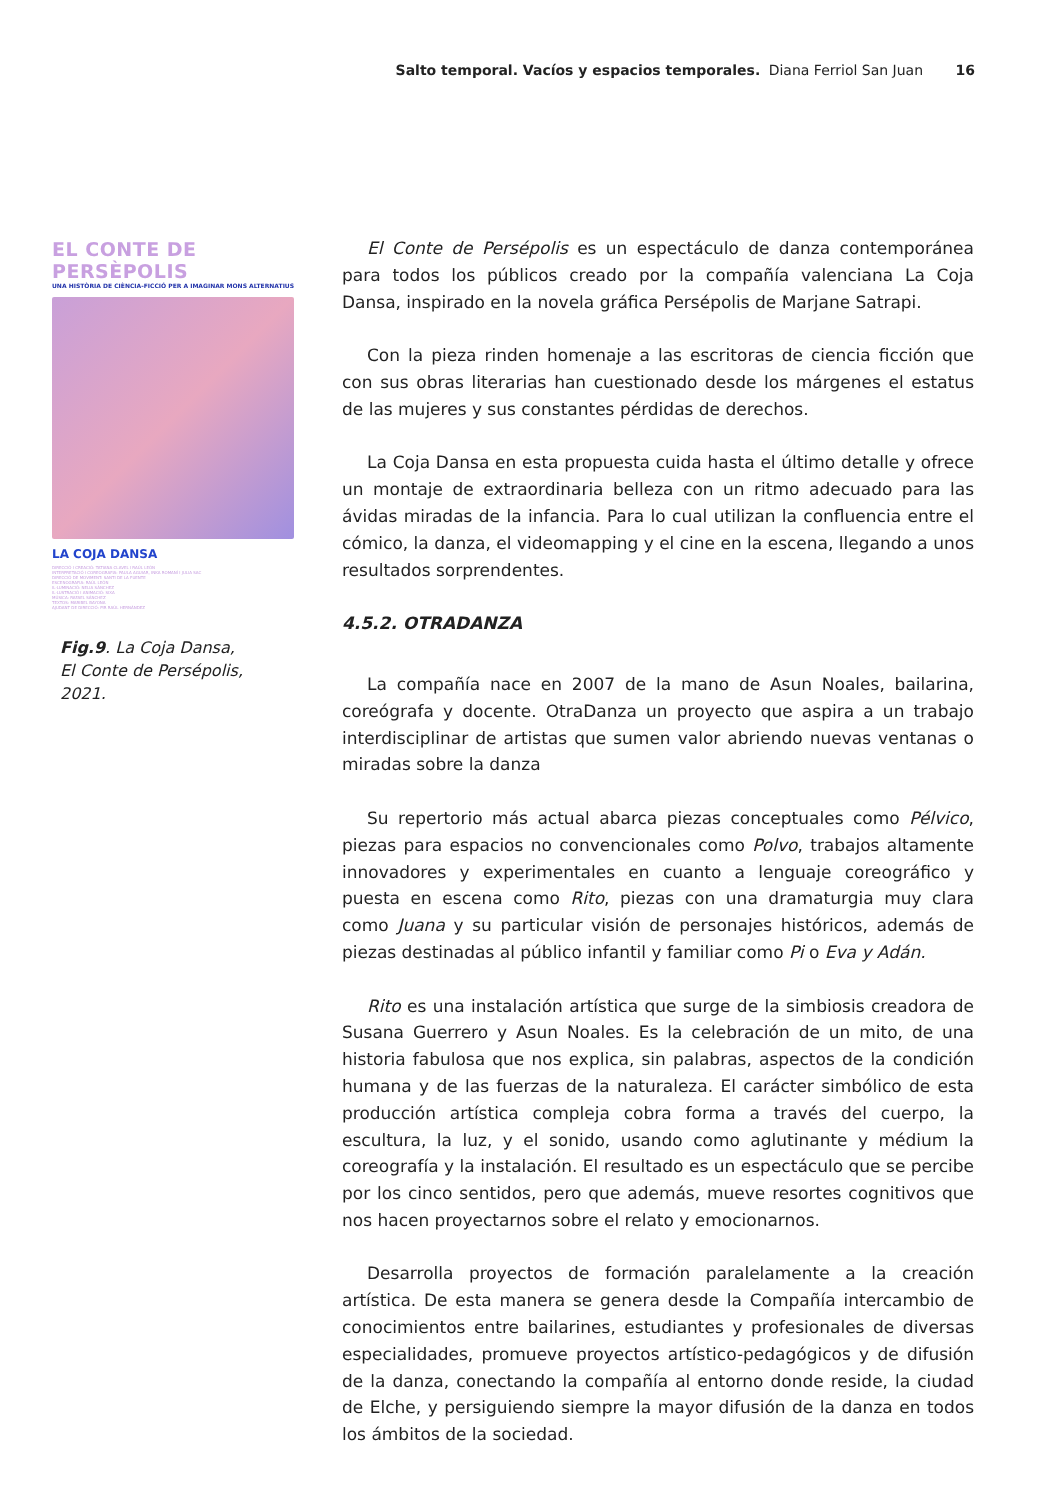Salto temporal. Vacíos y espacios temporales. Diana Ferriol San Juan 16
EL CONTE DE PERSÈPOLIS
UNA HISTÒRIA DE CIÈNCIA-FICCIÓ PER A IMAGINAR MONS ALTERNATIUS
LA COJA DANSA
DIRECCIÓ I CREACIÓ: TATIANA CLAVEL I RAÚL LEÓN
INTERPRETACIÓ I COREOGRAFIA: PAULA AGUIAR, INKA ROMANÍ I JULIA SAC
DIRECCIÓ DE MOVIMENT: SANTI DE LA FUENTE
ESCENOGRAFIA: RAÚL LEÓN
IL·LUMINACIÓ: NELIA SÁNCHEZ
IL·LUSTRACIÓ I ANIMACIÓ: SIXA
MÚSICA: RAFAEL SÁNCHEZ
TEXTOS: MARIBEL BAYONA
AJUDANT DE DIRECCIÓ: PIR RAÚL HERNÁNDEZ
Fig.9. La Coja Dansa,
El Conte de Persépolis,
2021.
El Conte de Persépolis es un espectáculo de danza contemporánea para todos los públicos creado por la compañía valenciana La Coja Dansa, inspirado en la novela gráfica Persépolis de Marjane Satrapi.
Con la pieza rinden homenaje a las escritoras de ciencia ficción que con sus obras literarias han cuestionado desde los márgenes el estatus de las mujeres y sus constantes pérdidas de derechos.
La Coja Dansa en esta propuesta cuida hasta el último detalle y ofrece un montaje de extraordinaria belleza con un ritmo adecuado para las ávidas miradas de la infancia. Para lo cual utilizan la confluencia entre el cómico, la danza, el videomapping y el cine en la escena, llegando a unos resultados sorprendentes.
4.5.2. OTRADANZA
La compañía nace en 2007 de la mano de Asun Noales, bailarina, coreógrafa y docente. OtraDanza un proyecto que aspira a un trabajo interdisciplinar de artistas que sumen valor abriendo nuevas ventanas o miradas sobre la danza
Su repertorio más actual abarca piezas conceptuales como Pélvico, piezas para espacios no convencionales como Polvo, trabajos altamente innovadores y experimentales en cuanto a lenguaje coreográfico y puesta en escena como Rito, piezas con una dramaturgia muy clara como Juana y su particular visión de personajes históricos, además de piezas destinadas al público infantil y familiar como Pi o Eva y Adán.
Rito es una instalación artística que surge de la simbiosis creadora de Susana Guerrero y Asun Noales. Es la celebración de un mito, de una historia fabulosa que nos explica, sin palabras, aspectos de la condición humana y de las fuerzas de la naturaleza. El carácter simbólico de esta producción artística compleja cobra forma a través del cuerpo, la escultura, la luz, y el sonido, usando como aglutinante y médium la coreografía y la instalación. El resultado es un espectáculo que se percibe por los cinco sentidos, pero que además, mueve resortes cognitivos que nos hacen proyectarnos sobre el relato y emocionarnos.
Desarrolla proyectos de formación paralelamente a la creación artística. De esta manera se genera desde la Compañía intercambio de conocimientos entre bailarines, estudiantes y profesionales de diversas especialidades, promueve proyectos artístico-pedagógicos y de difusión de la danza, conectando la compañía al entorno donde reside, la ciudad de Elche, y persiguiendo siempre la mayor difusión de la danza en todos los ámbitos de la sociedad.